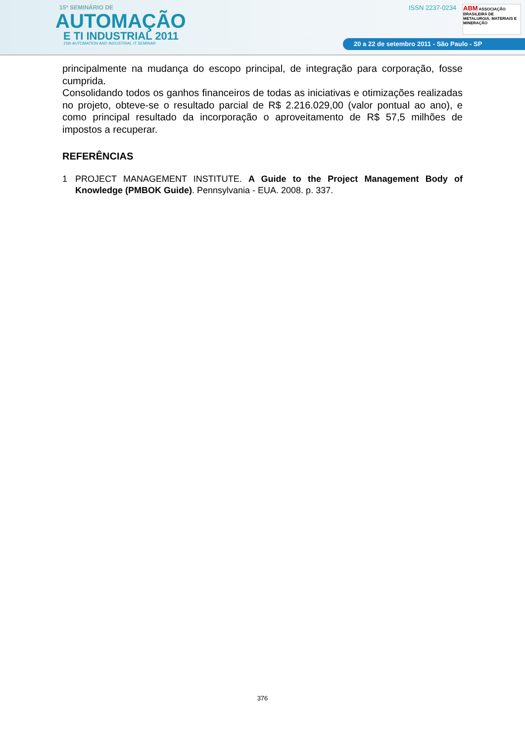15º SEMINÁRIO DE
AUTOMAÇÃO
E TI INDUSTRIAL 2011
15th AUTOMATION AND INDUSTRIAL IT SEMINAR
ISSN 2237-0234
ABM ASSOCIAÇÃO BRASILEIRA DE METALURGIA, MATERIAIS E MINERAÇÃO
20 a 22 de setembro 2011 - São Paulo - SP
principalmente na mudança do escopo principal, de integração para corporação, fosse cumprida.
Consolidando todos os ganhos financeiros de todas as iniciativas e otimizações realizadas no projeto, obteve-se o resultado parcial de R$ 2.216.029,00 (valor pontual ao ano), e como principal resultado da incorporação o aproveitamento de R$ 57,5 milhões de impostos a recuperar.
REFERÊNCIAS
1 PROJECT MANAGEMENT INSTITUTE. A Guide to the Project Management Body of Knowledge (PMBOK Guide). Pennsylvania - EUA. 2008. p. 337.
376